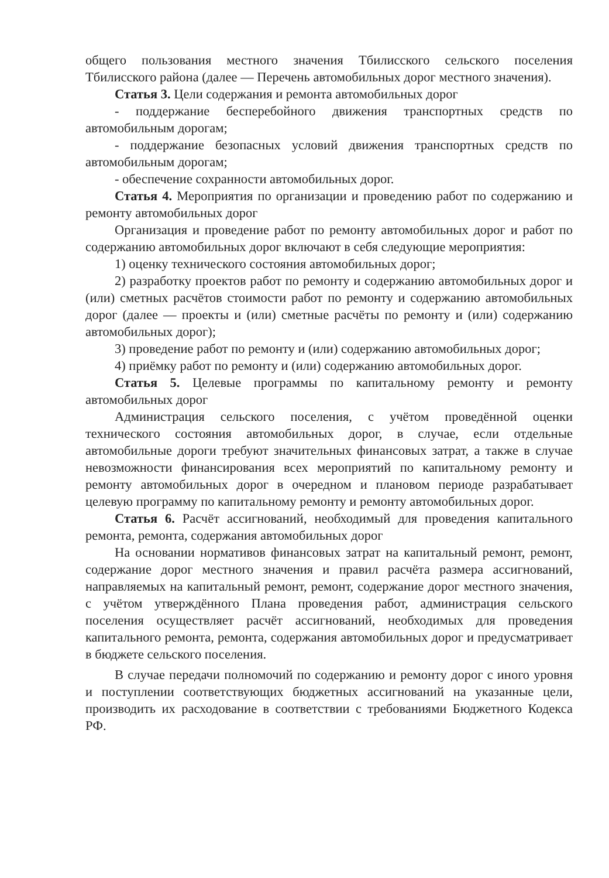общего пользования местного значения Тбилисского сельского поселения Тбилисского района (далее — Перечень автомобильных дорог местного значения).
Статья 3. Цели содержания и ремонта автомобильных дорог
- поддержание бесперебойного движения транспортных средств по автомобильным дорогам;
- поддержание безопасных условий движения транспортных средств по автомобильным дорогам;
- обеспечение сохранности автомобильных дорог.
Статья 4. Мероприятия по организации и проведению работ по содержанию и ремонту автомобильных дорог
Организация и проведение работ по ремонту автомобильных дорог и работ по содержанию автомобильных дорог включают в себя следующие мероприятия:
1) оценку технического состояния автомобильных дорог;
2) разработку проектов работ по ремонту и содержанию автомобильных дорог и (или) сметных расчётов стоимости работ по ремонту и содержанию автомобильных дорог (далее — проекты и (или) сметные расчёты по ремонту и (или) содержанию автомобильных дорог);
3) проведение работ по ремонту и (или) содержанию автомобильных дорог;
4) приёмку работ по ремонту и (или) содержанию автомобильных дорог.
Статья 5. Целевые программы по капитальному ремонту и ремонту автомобильных дорог
Администрация сельского поселения, с учётом проведённой оценки технического состояния автомобильных дорог, в случае, если отдельные автомобильные дороги требуют значительных финансовых затрат, а также в случае невозможности финансирования всех мероприятий по капитальному ремонту и ремонту автомобильных дорог в очередном и плановом периоде разрабатывает целевую программу по капитальному ремонту и ремонту автомобильных дорог.
Статья 6. Расчёт ассигнований, необходимый для проведения капитального ремонта, ремонта, содержания автомобильных дорог
На основании нормативов финансовых затрат на капитальный ремонт, ремонт, содержание дорог местного значения и правил расчёта размера ассигнований, направляемых на капитальный ремонт, ремонт, содержание дорог местного значения, с учётом утверждённого Плана проведения работ, администрация сельского поселения осуществляет расчёт ассигнований, необходимых для проведения капитального ремонта, ремонта, содержания автомобильных дорог и предусматривает в бюджете сельского поселения.
В случае передачи полномочий по содержанию и ремонту дорог с иного уровня и поступлении соответствующих бюджетных ассигнований на указанные цели, производить их расходование в соответствии с требованиями Бюджетного Кодекса РФ.